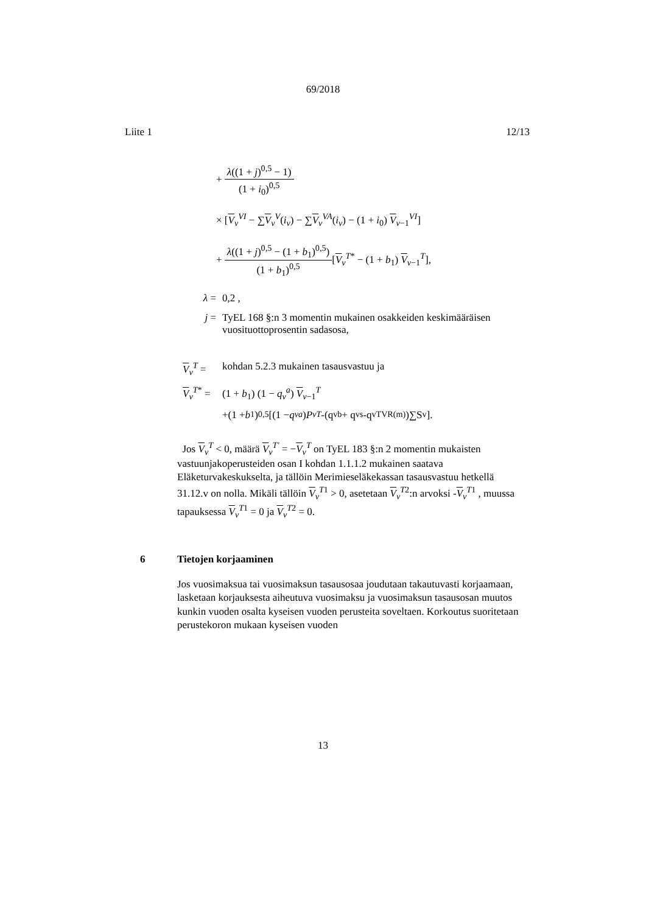69/2018
Liite 1 12/13
+ λ((1 + j)<sup>0,5</sup> − 1) (1 + i<sub>0</sub>)<sup>0,5</sup>
× [V<sub>v</sub><sup>VI</sup> − ∑V<sub>v</sub><sup>V</sup>(i<sub>v</sub>) − ∑V<sub>v</sub><sup>VA</sup>(i<sub>v</sub>) − (1 + i<sub>0</sub>) V<sub>v−1</sub><sup>VI</sup>]
+ λ((1 + j)<sup>0,5</sup> − (1 + b<sub>1</sub>)<sup>0,5</sup>) (1 + b<sub>1</sub>)<sup>0,5</sup>[V<sub>v</sub><sup>T*</sup> − (1 + b<sub>1</sub>) V<sub>v−1</sub><sup>T</sup>],
λ = 0,2 ,
j = TyEL 168 §:n 3 momentin mukainen osakkeiden keskimääräisen vuosituottoprosentin sadasosa,
V<sub>v</sub><sup>T</sup> = kohdan 5.2.3 mukainen tasausvastuu ja
V<sub>v</sub><sup>T*</sup> = (1 + b<sub>1</sub>) (1 − q<sub>v</sub><sup>a</sup>) V<sub>v−1</sub><sup>T</sup>
+(1 + b<sub>1</sub>)<sup>0,5</sup> [(1 − q<sub>v</sub><sup>a</sup>) P<sub>v</sub><sup>T</sup> -(q<sub>v</sub><sup>b</sup> + q<sub>v</sub><sup>s</sup> -q<sub>v</sub><sup>TVR(m)</sup>)∑S<sub>v</sub>].
Jos V<sub>v</sub><sup>T</sup> < 0, määrä V<sub>v</sub><sup>T'</sup> = −V<sub>v</sub><sup>T</sup> on TyEL 183 §:n 2 momentin mukaisten vastuunjakoperusteiden osan I kohdan 1.1.1.2 mukainen saatava Eläketurvakeskukselta, ja tällöin Merimieseläkekassan tasausvastuu hetkellä 31.12.v on nolla. Mikäli tällöin V<sub>v</sub><sup>T1</sup> > 0, asetetaan V<sub>v</sub><sup>T2</sup>:n arvoksi -V<sub>v</sub><sup>T1</sup> , muussa tapauksessa V<sub>v</sub><sup>T1</sup> = 0 ja V<sub>v</sub><sup>T2</sup> = 0.
6 Tietojen korjaaminen
Jos vuosimaksua tai vuosimaksun tasausosaa joudutaan takautuvasti korjaamaan, lasketaan korjauksesta aiheutuva vuosimaksu ja vuosimaksun tasausosan muutos kunkin vuoden osalta kyseisen vuoden perusteita soveltaen. Korkoutus suoritetaan perustekoron mukaan kyseisen vuoden
13